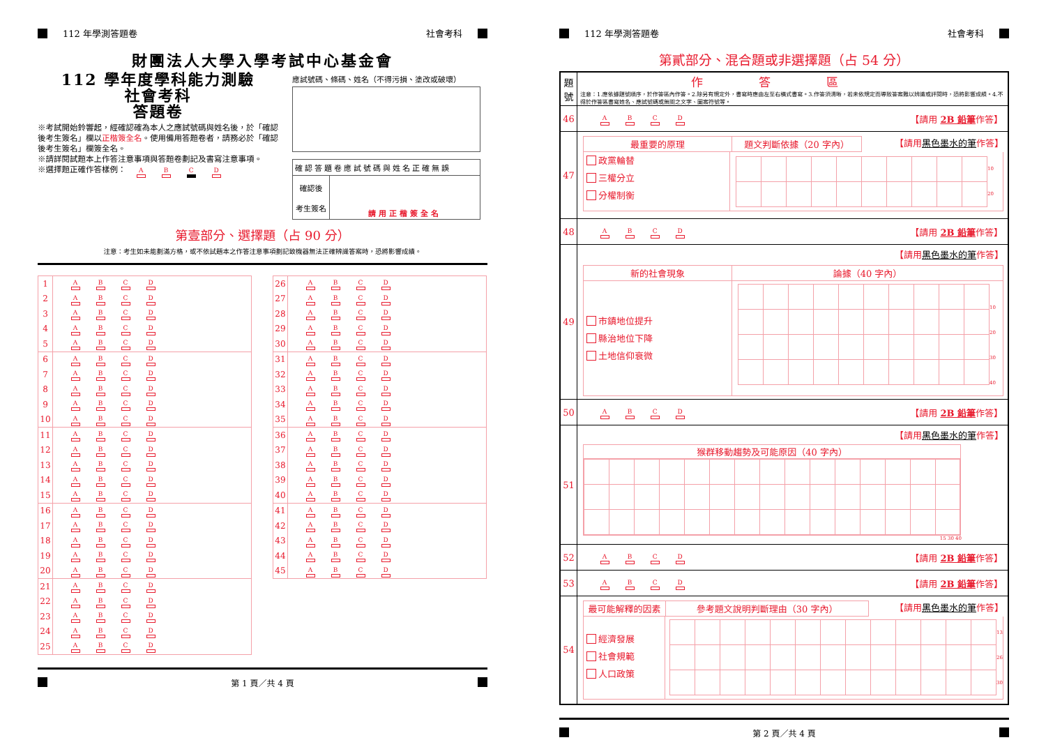112 年學測答題卷 社會考科
財團法人大學入學考試中心基金會
112 學年度學科能力測驗
社會考科
答題卷
※考試開始鈴響起，經確認確為本人之應試號碼與姓名後，於「確認後考生簽名」欄以正楷簽全名。使用備用答題卷者，請務必於「確認後考生簽名」欄簽全名。
※請詳閱試題本上作答注意事項與答題卷劃記及書寫注意事項。
※選擇題正確作答樣例： A B C D
應試號碼、條碼、姓名（不得污損、塗改或破壞）
| 確認答題卷應試號碼與姓名正確無誤 | |
| 確認後 考生簽名 | 請用正楷簽全名 |
第壹部分、選擇題（占 90 分）
注意：考生如未能劃滿方格，或不依試題本之作答注意事項劃記致機器無法正確辨識答案時，恐將影響成績。
| 1 | A B C D |
| 2 | A B C D |
| 3 | A B C D |
| 4 | A B C D |
| 5 | A B C D |
| 6 | A B C D |
| 7 | A B C D |
| 8 | A B C D |
| 9 | A B C D |
| 10 | A B C D |
| 11 | A B C D |
| 12 | A B C D |
| 13 | A B C D |
| 14 | A B C D |
| 15 | A B C D |
| 16 | A B C D |
| 17 | A B C D |
| 18 | A B C D |
| 19 | A B C D |
| 20 | A B C D |
| 21 | A B C D |
| 22 | A B C D |
| 23 | A B C D |
| 24 | A B C D |
| 25 | A B C D |
| 26 | A B C D |
| 27 | A B C D |
| 28 | A B C D |
| 29 | A B C D |
| 30 | A B C D |
| 31 | A B C D |
| 32 | A B C D |
| 33 | A B C D |
| 34 | A B C D |
| 35 | A B C D |
| 36 | A B C D |
| 37 | A B C D |
| 38 | A B C D |
| 39 | A B C D |
| 40 | A B C D |
| 41 | A B C D |
| 42 | A B C D |
| 43 | A B C D |
| 44 | A B C D |
| 45 | A B C D |
第 1 頁／共 4 頁
112 年學測答題卷 社會考科
第貳部分、混合題或非選擇題（占 54 分）
| 題號 | 作答區 注意：1.應依據題號順序，於作答區內作答。2.除另有規定外，書寫時應由左至右橫式書寫。3.作答須清晰，若未依規定而導致答案難以辨識或評閱時，恐將影響成績。4.不得於作答區書寫姓名、應試號碼或無關之文字、圖案符號等。 |
| 46 | A B C D 【請用 2B 鉛筆 作答】 |
| 47 | / 最重要的原理 / 題文判斷依據（20 字內） / 【請用 黑色墨水的筆 作答】 政黨輪替 三權分立 分權制衡 10 20 |
| 48 | A B C D 【請用 2B 鉛筆 作答】 |
| 49 | 【請用 黑色墨水的筆 作答】 / 新的社會現象 / 論據（40 字內） / / 市鎮地位提升 縣治地位下降 土地信仰衰微 / 10 20 30 40 / |
| 50 | A B C D 【請用 2B 鉛筆 作答】 |
| 51 | 【請用 黑色墨水的筆 作答】 猴群移動趨勢及可能原因（40 字內） 15 30 40 |
| 52 | A B C D 【請用 2B 鉛筆 作答】 |
| 53 | A B C D 【請用 2B 鉛筆 作答】 |
| 54 | / 最可能解釋的因素 / 參考題文說明判斷理由（30 字內） / 【請用 黑色墨水的筆 作答】 經濟發展 社會規範 人口政策 13 26 30 |
第 2 頁／共 4 頁